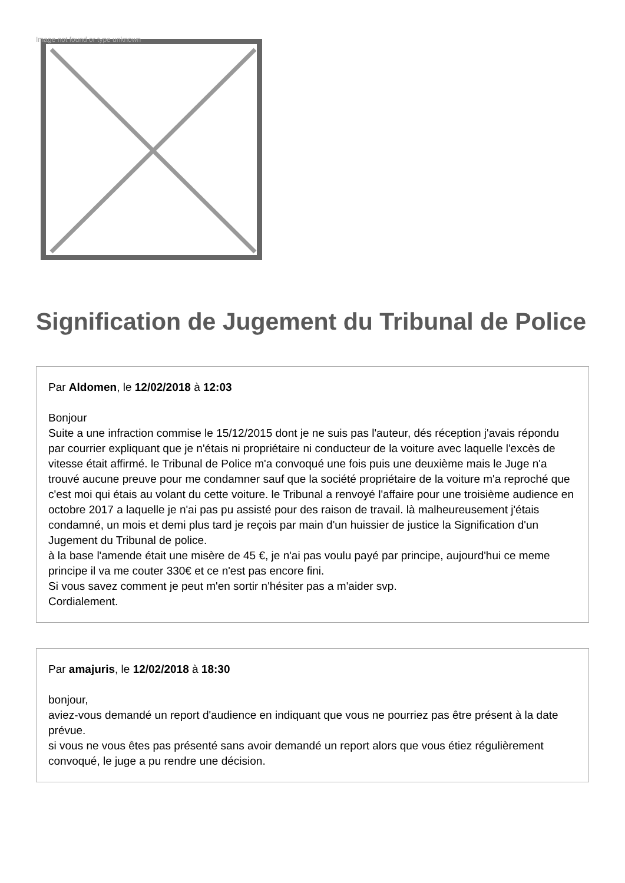Image not found or type unknown
Signification de Jugement du Tribunal de Police
Par Aldomen, le 12/02/2018 à 12:03
Bonjour
Suite a une infraction commise le 15/12/2015 dont je ne suis pas l'auteur, dés réception j'avais répondu par courrier expliquant que je n'étais ni propriétaire ni conducteur de la voiture avec laquelle l'excès de vitesse était affirmé. le Tribunal de Police m'a convoqué une fois puis une deuxième mais le Juge n'a trouvé aucune preuve pour me condamner sauf que la société propriétaire de la voiture m'a reproché que c'est moi qui étais au volant du cette voiture. le Tribunal a renvoyé l'affaire pour une troisième audience en octobre 2017 a laquelle je n'ai pas pu assisté pour des raison de travail. là malheureusement j'étais condamné, un mois et demi plus tard je reçois par main d'un huissier de justice la Signification d'un Jugement du Tribunal de police.
à la base l'amende était une misère de 45 €, je n'ai pas voulu payé par principe, aujourd'hui ce meme principe il va me couter 330€ et ce n'est pas encore fini.
Si vous savez comment je peut m'en sortir n'hésiter pas a m'aider svp.
Cordialement.
Par amajuris, le 12/02/2018 à 18:30
bonjour,
aviez-vous demandé un report d'audience en indiquant que vous ne pourriez pas être présent à la date prévue.
si vous ne vous êtes pas présenté sans avoir demandé un report alors que vous étiez régulièrement convoqué, le juge a pu rendre une décision.